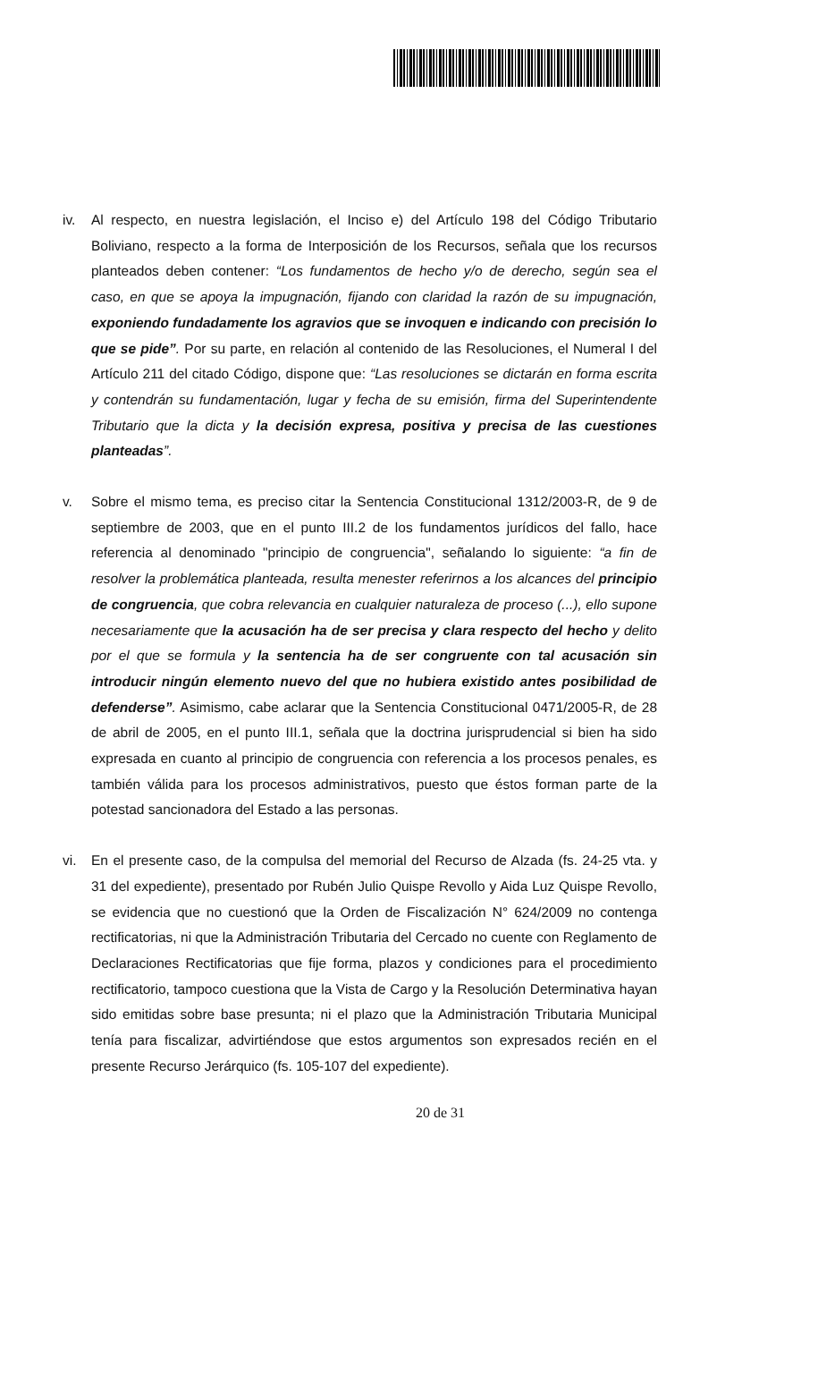iv. Al respecto, en nuestra legislación, el Inciso e) del Artículo 198 del Código Tributario Boliviano, respecto a la forma de Interposición de los Recursos, señala que los recursos planteados deben contener: “Los fundamentos de hecho y/o de derecho, según sea el caso, en que se apoya la impugnación, fijando con claridad la razón de su impugnación, exponiendo fundadamente los agravios que se invoquen e indicando con precisión lo que se pide”. Por su parte, en relación al contenido de las Resoluciones, el Numeral I del Artículo 211 del citado Código, dispone que: “Las resoluciones se dictarán en forma escrita y contendrán su fundamentación, lugar y fecha de su emisión, firma del Superintendente Tributario que la dicta y la decisión expresa, positiva y precisa de las cuestiones planteadas”.
v. Sobre el mismo tema, es preciso citar la Sentencia Constitucional 1312/2003-R, de 9 de septiembre de 2003, que en el punto III.2 de los fundamentos jurídicos del fallo, hace referencia al denominado "principio de congruencia", señalando lo siguiente: “a fin de resolver la problemática planteada, resulta menester referirnos a los alcances del principio de congruencia, que cobra relevancia en cualquier naturaleza de proceso (...), ello supone necesariamente que la acusación ha de ser precisa y clara respecto del hecho y delito por el que se formula y la sentencia ha de ser congruente con tal acusación sin introducir ningún elemento nuevo del que no hubiera existido antes posibilidad de defenderse”. Asimismo, cabe aclarar que la Sentencia Constitucional 0471/2005-R, de 28 de abril de 2005, en el punto III.1, señala que la doctrina jurisprudencial si bien ha sido expresada en cuanto al principio de congruencia con referencia a los procesos penales, es también válida para los procesos administrativos, puesto que éstos forman parte de la potestad sancionadora del Estado a las personas.
vi. En el presente caso, de la compulsa del memorial del Recurso de Alzada (fs. 24-25 vta. y 31 del expediente), presentado por Rubén Julio Quispe Revollo y Aida Luz Quispe Revollo, se evidencia que no cuestionó que la Orden de Fiscalización N° 624/2009 no contenga rectificatorias, ni que la Administración Tributaria del Cercado no cuente con Reglamento de Declaraciones Rectificatorias que fije forma, plazos y condiciones para el procedimiento rectificatorio, tampoco cuestiona que la Vista de Cargo y la Resolución Determinativa hayan sido emitidas sobre base presunta; ni el plazo que la Administración Tributaria Municipal tenía para fiscalizar, advirtiéndose que estos argumentos son expresados recién en el presente Recurso Jerárquico (fs. 105-107 del expediente).
20 de 31